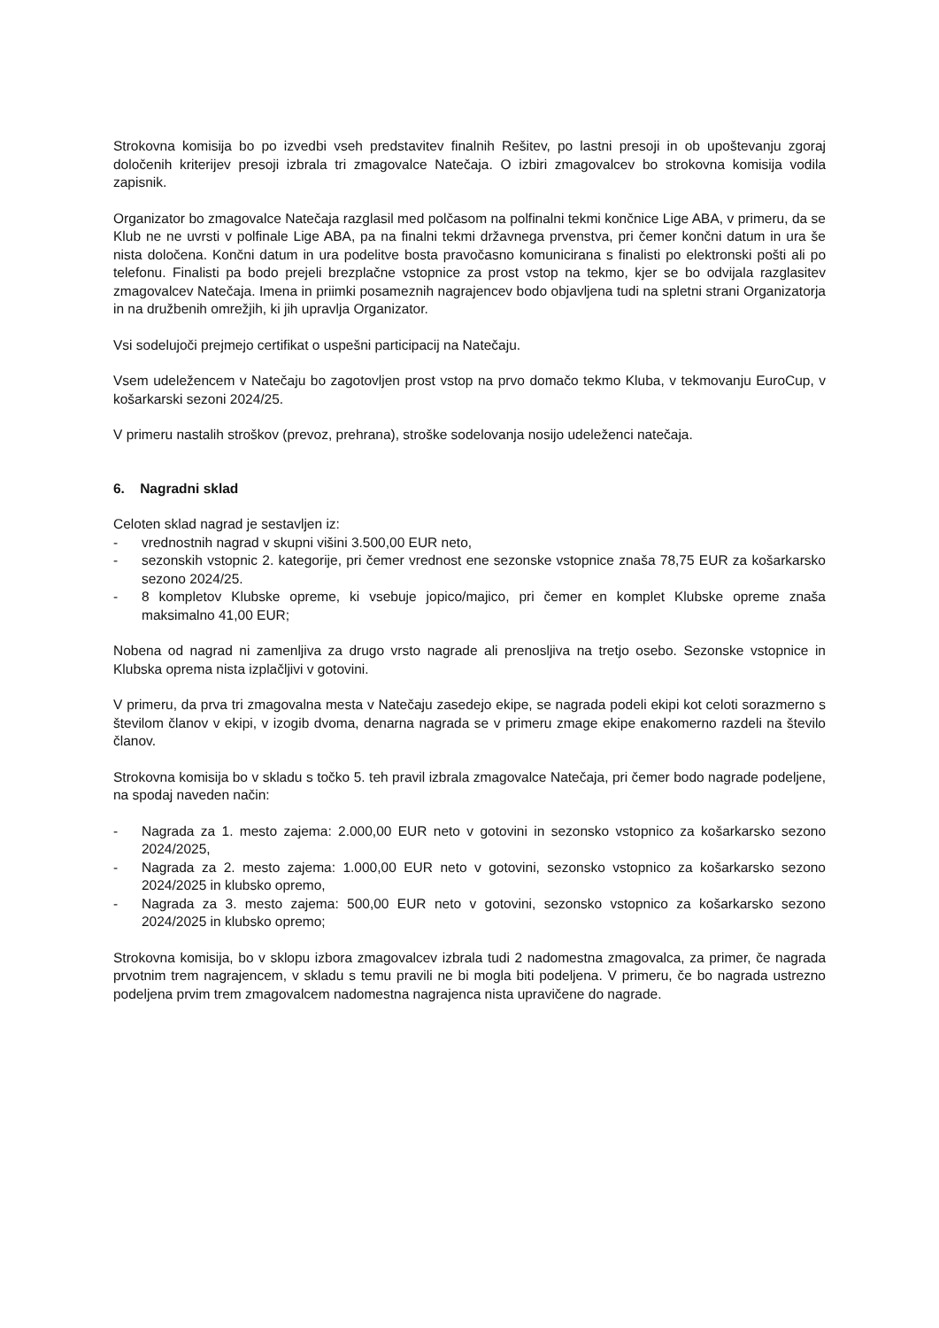Strokovna komisija bo po izvedbi vseh predstavitev finalnih Rešitev, po lastni presoji in ob upoštevanju zgoraj določenih kriterijev presoji izbrala tri zmagovalce Natečaja. O izbiri zmagovalcev bo strokovna komisija vodila zapisnik.
Organizator bo zmagovalce Natečaja razglasil med polčasom na polfinalni tekmi končnice Lige ABA, v primeru, da se Klub ne ne uvrsti v polfinale Lige ABA, pa na finalni tekmi državnega prvenstva, pri čemer končni datum in ura še nista določena. Končni datum in ura podelitve bosta pravočasno komunicirana s finalisti po elektronski pošti ali po telefonu. Finalisti pa bodo prejeli brezplačne vstopnice za prost vstop na tekmo, kjer se bo odvijala razglasitev zmagovalcev Natečaja. Imena in priimki posameznih nagrajencev bodo objavljena tudi na spletni strani Organizatorja in na družbenih omrežjih, ki jih upravlja Organizator.
Vsi sodelujoči prejmejo certifikat o uspešni participacij na Natečaju.
Vsem udeležencem v Natečaju bo zagotovljen prost vstop na prvo domačo tekmo Kluba, v tekmovanju EuroCup, v košarkarski sezoni 2024/25.
V primeru nastalih stroškov (prevoz, prehrana), stroške sodelovanja nosijo udeleženci natečaja.
6. Nagradni sklad
Celoten sklad nagrad je sestavljen iz:
- vrednostnih nagrad v skupni višini 3.500,00 EUR neto,
- sezonskih vstopnic 2. kategorije, pri čemer vrednost ene sezonske vstopnice znaša 78,75 EUR za košarkarsko sezono 2024/25.
- 8 kompletov Klubske opreme, ki vsebuje jopico/majico, pri čemer en komplet Klubske opreme znaša maksimalno 41,00 EUR;
Nobena od nagrad ni zamenljiva za drugo vrsto nagrade ali prenosljiva na tretjo osebo. Sezonske vstopnice in Klubska oprema nista izplačljivi v gotovini.
V primeru, da prva tri zmagovalna mesta v Natečaju zasedejo ekipe, se nagrada podeli ekipi kot celoti sorazmerno s številom članov v ekipi, v izogib dvoma, denarna nagrada se v primeru zmage ekipe enakomerno razdeli na število članov.
Strokovna komisija bo v skladu s točko 5. teh pravil izbrala zmagovalce Natečaja, pri čemer bodo nagrade podeljene, na spodaj naveden način:
- Nagrada za 1. mesto zajema: 2.000,00 EUR neto v gotovini in sezonsko vstopnico za košarkarsko sezono 2024/2025,
- Nagrada za 2. mesto zajema: 1.000,00 EUR neto v gotovini, sezonsko vstopnico za košarkarsko sezono 2024/2025 in klubsko opremo,
- Nagrada za 3. mesto zajema: 500,00 EUR neto v gotovini, sezonsko vstopnico za košarkarsko sezono 2024/2025 in klubsko opremo;
Strokovna komisija, bo v sklopu izbora zmagovalcev izbrala tudi 2 nadomestna zmagovalca, za primer, če nagrada prvotnim trem nagrajencem, v skladu s temu pravili ne bi mogla biti podeljena. V primeru, če bo nagrada ustrezno podeljena prvim trem zmagovalcem nadomestna nagrajenca nista upravičene do nagrade.